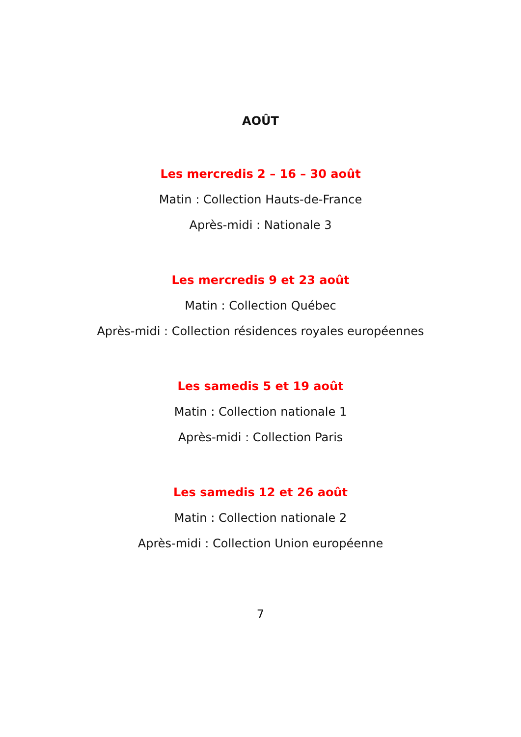AOÛT
Les mercredis 2 – 16 – 30 août
Matin : Collection Hauts-de-France
Après-midi : Nationale 3
Les mercredis 9 et 23 août
Matin : Collection Québec
Après-midi : Collection résidences royales européennes
Les samedis 5 et 19 août
Matin : Collection nationale 1
Après-midi : Collection Paris
Les samedis 12 et 26 août
Matin : Collection nationale 2
Après-midi : Collection Union européenne
7